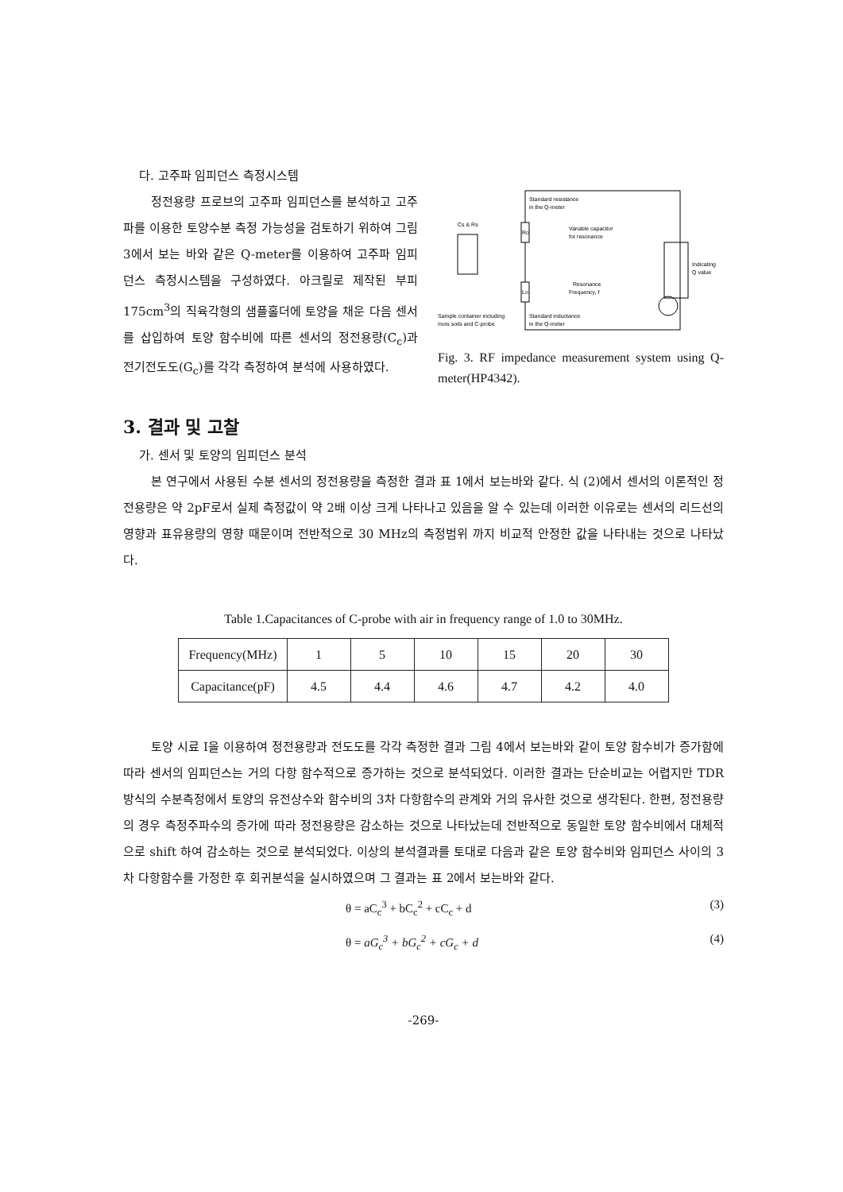다. 고주파 임피던스 측정시스템
정전용량 프로브의 고주파 임피던스를 분석하고 고주파를 이용한 토양수분 측정 가능성을 검토하기 위하여 그림 3에서 보는 바와 같은 Q-meter를 이용하여 고주파 임피던스 측정시스템을 구성하였다. 아크릴로 제작된 부피 175cm<sup>3</sup>의 직육각형의 샘플홀더에 토양을 채운 다음 센서를 삽입하여 토양 함수비에 따른 센서의 정전용량(C<sub>c</sub>)과 전기전도도(G<sub>c</sub>)를 각각 측정하여 분석에 사용하였다.
Standard resistance
in the Q-meter
Cs & Rs
Variable capacitor
for resonance
Ro
Lo
Resonance
Frequency, f
Indicating
Q value
Sample container including
mois soils and C-probe
Standard inductance
in the Q-meter
Fig. 3. RF impedance measurement system using Q-meter(HP4342).
3. 결과 및 고찰
가. 센서 및 토양의 임피던스 분석
본 연구에서 사용된 수분 센서의 정전용량을 측정한 결과 표 1에서 보는바와 같다. 식 (2)에서 센서의 이론적인 정전용량은 약 2pF로서 실제 측정값이 약 2배 이상 크게 나타나고 있음을 알 수 있는데 이러한 이유로는 센서의 리드선의 영향과 표유용량의 영향 때문이며 전반적으로 30 MHz의 측정범위 까지 비교적 안정한 값을 나타내는 것으로 나타났다.
Table 1.Capacitances of C-probe with air in frequency range of 1.0 to 30MHz.
| Frequency(MHz) | 1 | 5 | 10 | 15 | 20 | 30 |
| Capacitance(pF) | 4.5 | 4.4 | 4.6 | 4.7 | 4.2 | 4.0 |
토양 시료 I을 이용하여 정전용량과 전도도를 각각 측정한 결과 그림 4에서 보는바와 같이 토양 함수비가 증가함에 따라 센서의 임피던스는 거의 다항 함수적으로 증가하는 것으로 분석되었다. 이러한 결과는 단순비교는 어렵지만 TDR 방식의 수분측정에서 토양의 유전상수와 함수비의 3차 다항함수의 관계와 거의 유사한 것으로 생각된다. 한편, 정전용량의 경우 측정주파수의 증가에 따라 정전용량은 감소하는 것으로 나타났는데 전반적으로 동일한 토양 함수비에서 대체적으로 shift 하여 감소하는 것으로 분석되었다. 이상의 분석결과를 토대로 다음과 같은 토양 함수비와 임피던스 사이의 3차 다항함수를 가정한 후 회귀분석을 실시하였으며 그 결과는 표 2에서 보는바와 같다.
θ = aC<sub>c</sub><sup>3</sup> + bC<sub>c</sub><sup>2</sup> + cC<sub>c</sub> + d (3)
θ = aG<sub>c</sub><sup>3</sup> + bG<sub>c</sub><sup>2</sup> + cG<sub>c</sub> + d (4)
-269-